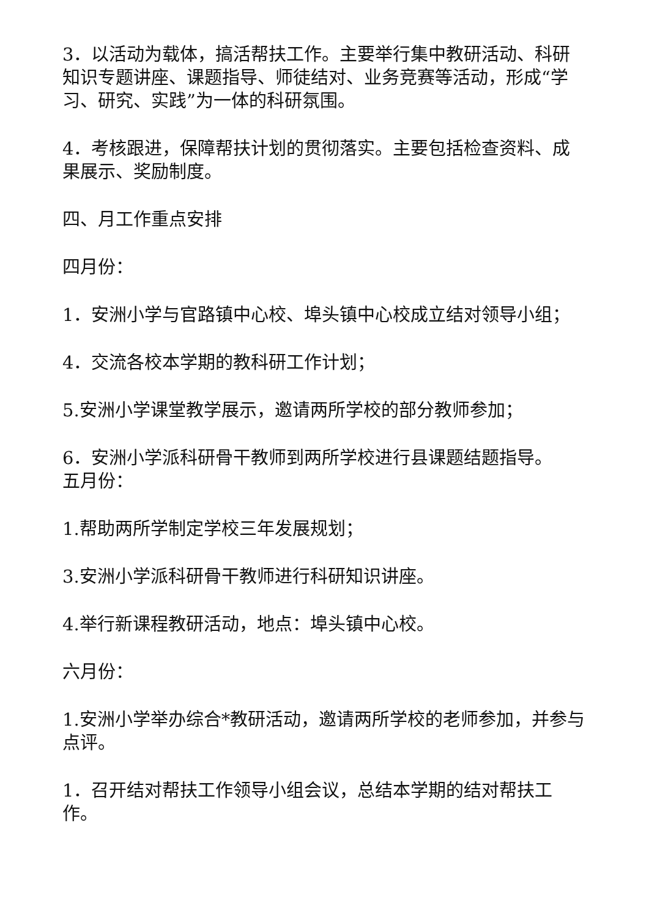3．以活动为载体，搞活帮扶工作。主要举行集中教研活动、科研知识专题讲座、课题指导、师徒结对、业务竞赛等活动，形成“学习、研究、实践”为一体的科研氛围。
4．考核跟进，保障帮扶计划的贯彻落实。主要包括检查资料、成果展示、奖励制度。
四、月工作重点安排
四月份：
1．安洲小学与官路镇中心校、埠头镇中心校成立结对领导小组；
4．交流各校本学期的教科研工作计划；
5.安洲小学课堂教学展示，邀请两所学校的部分教师参加；
6．安洲小学派科研骨干教师到两所学校进行县课题结题指导。
五月份：
1.帮助两所学制定学校三年发展规划；
3.安洲小学派科研骨干教师进行科研知识讲座。
4.举行新课程教研活动，地点：埠头镇中心校。
六月份：
1.安洲小学举办综合*教研活动，邀请两所学校的老师参加，并参与点评。
1．召开结对帮扶工作领导小组会议，总结本学期的结对帮扶工作。